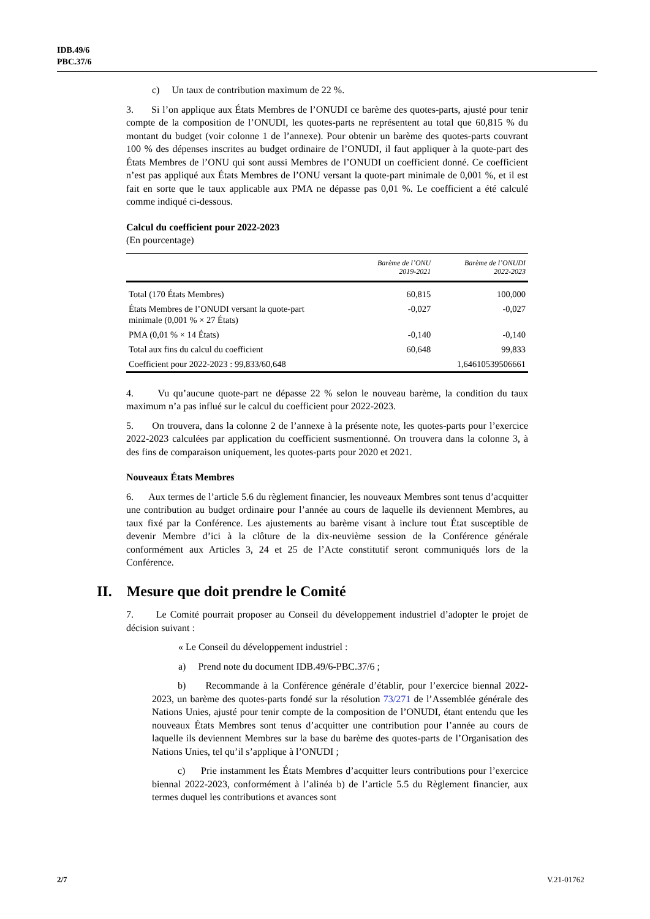IDB.49/6
PBC.37/6
c) Un taux de contribution maximum de 22 %.
3. Si l’on applique aux États Membres de l’ONUDI ce barème des quotes-parts, ajusté pour tenir compte de la composition de l’ONUDI, les quotes-parts ne représentent au total que 60,815 % du montant du budget (voir colonne 1 de l’annexe). Pour obtenir un barème des quotes-parts couvrant 100 % des dépenses inscrites au budget ordinaire de l’ONUDI, il faut appliquer à la quote-part des États Membres de l’ONU qui sont aussi Membres de l’ONUDI un coefficient donné. Ce coefficient n’est pas appliqué aux États Membres de l’ONU versant la quote-part minimale de 0,001 %, et il est fait en sorte que le taux applicable aux PMA ne dépasse pas 0,01 %. Le coefficient a été calculé comme indiqué ci-dessous.
Calcul du coefficient pour 2022-2023
(En pourcentage)
| | Barème de l’ONU 2019-2021 | Barème de l’ONUDI 2022-2023 |
| --- | --- | --- |
| Total (170 États Membres) | 60,815 | 100,000 |
| États Membres de l’ONUDI versant la quote-part minimale (0,001 % × 27 États) | -0,027 | -0,027 |
| PMA (0,01 % × 14 États) | -0,140 | -0,140 |
| Total aux fins du calcul du coefficient | 60,648 | 99,833 |
| Coefficient pour 2022-2023 : 99,833/60,648 | | 1,64610539506661 |
4. Vu qu’aucune quote-part ne dépasse 22 % selon le nouveau barème, la condition du taux maximum n’a pas influé sur le calcul du coefficient pour 2022-2023.
5. On trouvera, dans la colonne 2 de l’annexe à la présente note, les quotes-parts pour l’exercice 2022-2023 calculées par application du coefficient susmentionné. On trouvera dans la colonne 3, à des fins de comparaison uniquement, les quotes-parts pour 2020 et 2021.
Nouveaux États Membres
6. Aux termes de l’article 5.6 du règlement financier, les nouveaux Membres sont tenus d’acquitter une contribution au budget ordinaire pour l’année au cours de laquelle ils deviennent Membres, au taux fixé par la Conférence. Les ajustements au barème visant à inclure tout État susceptible de devenir Membre d’ici à la clôture de la dix-neuvième session de la Conférence générale conformément aux Articles 3, 24 et 25 de l’Acte constitutif seront communiqués lors de la Conférence.
II. Mesure que doit prendre le Comité
7. Le Comité pourrait proposer au Conseil du développement industriel d’adopter le projet de décision suivant :
« Le Conseil du développement industriel :
a) Prend note du document IDB.49/6-PBC.37/6 ;
b) Recommande à la Conférence générale d’établir, pour l’exercice biennal 2022-2023, un barème des quotes-parts fondé sur la résolution 73/271 de l’Assemblée générale des Nations Unies, ajusté pour tenir compte de la composition de l’ONUDI, étant entendu que les nouveaux États Membres sont tenus d’acquitter une contribution pour l’année au cours de laquelle ils deviennent Membres sur la base du barème des quotes-parts de l’Organisation des Nations Unies, tel qu’il s’applique à l’ONUDI ;
c) Prie instamment les États Membres d’acquitter leurs contributions pour l’exercice biennal 2022-2023, conformément à l’alinéa b) de l’article 5.5 du Règlement financier, aux termes duquel les contributions et avances sont
2/7 V.21-01762